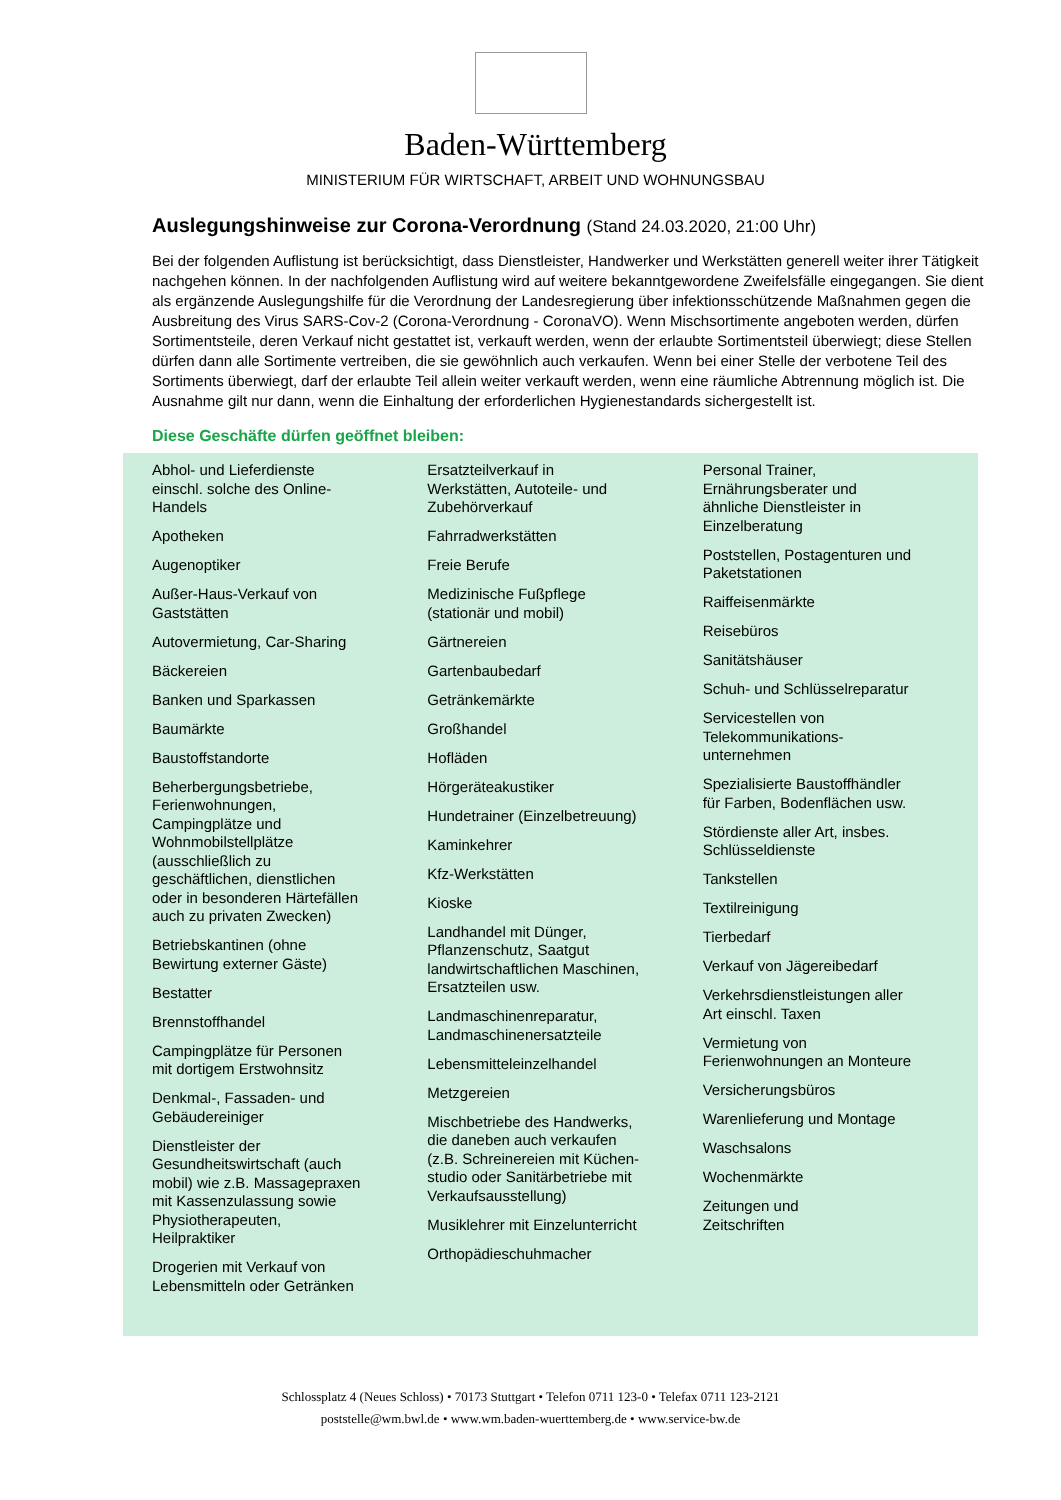Baden-Württemberg
MINISTERIUM FÜR WIRTSCHAFT, ARBEIT UND WOHNUNGSBAU
Auslegungshinweise zur Corona-Verordnung (Stand 24.03.2020, 21:00 Uhr)
Bei der folgenden Auflistung ist berücksichtigt, dass Dienstleister, Handwerker und Werkstätten generell weiter ihrer Tätigkeit nachgehen können. In der nachfolgenden Auflistung wird auf weitere bekanntgewordene Zweifelsfälle eingegangen. Sie dient als ergänzende Auslegungshilfe für die Verordnung der Landesregierung über infektionsschützende Maßnahmen gegen die Ausbreitung des Virus SARS-Cov-2 (Corona-Verordnung - CoronaVO). Wenn Mischsortimente angeboten werden, dürfen Sortimentsteile, deren Verkauf nicht gestattet ist, verkauft werden, wenn der erlaubte Sortimentsteil überwiegt; diese Stellen dürfen dann alle Sortimente vertreiben, die sie gewöhnlich auch verkaufen. Wenn bei einer Stelle der verbotene Teil des Sortiments überwiegt, darf der erlaubte Teil allein weiter verkauft werden, wenn eine räumliche Abtrennung möglich ist. Die Ausnahme gilt nur dann, wenn die Einhaltung der erforderlichen Hygienestandards sichergestellt ist.
Diese Geschäfte dürfen geöffnet bleiben:
Abhol- und Lieferdienste
einschl. solche des Online-
Handels
Apotheken
Augenoptiker
Außer-Haus-Verkauf von
Gaststätten
Autovermietung, Car-Sharing
Bäckereien
Banken und Sparkassen
Baumärkte
Baustoffstandorte
Beherbergungsbetriebe,
Ferienwohnungen,
Campingplätze und
Wohnmobilstellplätze
(ausschließlich zu
geschäftlichen, dienstlichen
oder in besonderen Härtefällen
auch zu privaten Zwecken)
Betriebskantinen (ohne
Bewirtung externer Gäste)
Bestatter
Brennstoffhandel
Campingplätze für Personen
mit dortigem Erstwohnsitz
Denkmal-, Fassaden- und
Gebäudereiniger
Dienstleister der
Gesundheitswirtschaft (auch
mobil) wie z.B. Massagepraxen
mit Kassenzulassung sowie
Physiotherapeuten,
Heilpraktiker
Drogerien mit Verkauf von
Lebensmitteln oder Getränken
Ersatzteilverkauf in
Werkstätten, Autoteile- und
Zubehörverkauf
Fahrradwerkstätten
Freie Berufe
Medizinische Fußpflege
(stationär und mobil)
Gärtnereien
Gartenbaubedarf
Getränkemärkte
Großhandel
Hofläden
Hörgeräteakustiker
Hundetrainer (Einzelbetreuung)
Kaminkehrer
Kfz-Werkstätten
Kioske
Landhandel mit Dünger,
Pflanzenschutz, Saatgut
landwirtschaftlichen Maschinen,
Ersatzteilen usw.
Landmaschinenreparatur,
Landmaschinenersatzteile
Lebensmitteleinzelhandel
Metzgereien
Mischbetriebe des Handwerks,
die daneben auch verkaufen
(z.B. Schreinereien mit Küchen-
studio oder Sanitärbetriebe mit
Verkaufsausstellung)
Musiklehrer mit Einzelunterricht
Orthopädieschuhmacher
Personal Trainer,
Ernährungsberater und
ähnliche Dienstleister in
Einzelberatung
Poststellen, Postagenturen und
Paketstationen
Raiffeisenmärkte
Reisebüros
Sanitätshäuser
Schuh- und Schlüsselreparatur
Servicestellen von
Telekommunikations-
unternehmen
Spezialisierte Baustoffhändler
für Farben, Bodenflächen usw.
Stördienste aller Art, insbes.
Schlüsseldienste
Tankstellen
Textilreinigung
Tierbedarf
Verkauf von Jägereibedarf
Verkehrsdienstleistungen aller
Art einschl. Taxen
Vermietung von
Ferienwohnungen an Monteure
Versicherungsbüros
Warenlieferung und Montage
Waschsalons
Wochenmärkte
Zeitungen und
Zeitschriften
Schlossplatz 4 (Neues Schloss) • 70173 Stuttgart • Telefon 0711 123-0 • Telefax 0711 123-2121
poststelle@wm.bwl.de • www.wm.baden-wuerttemberg.de • www.service-bw.de